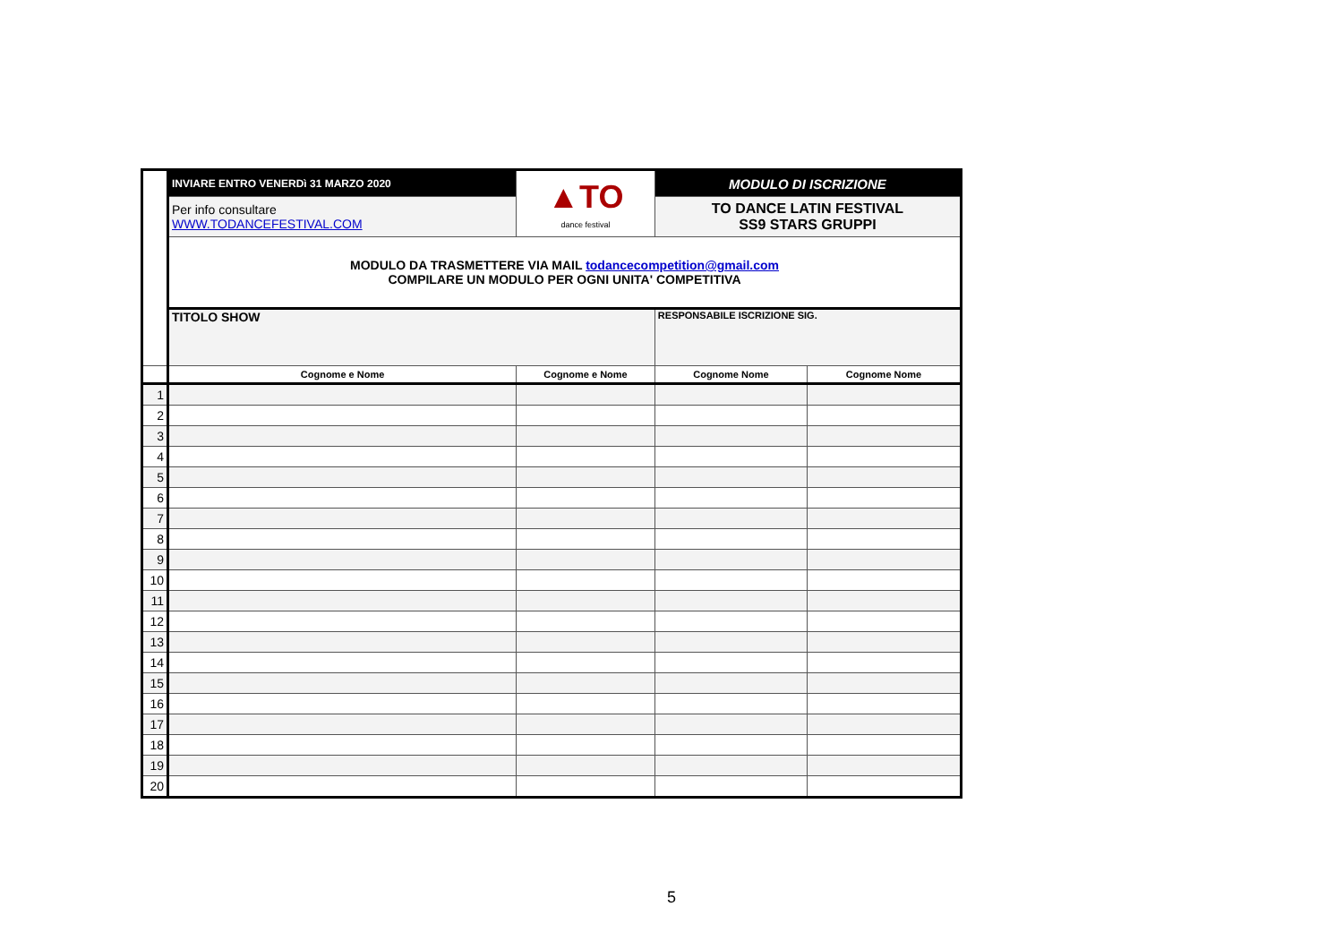| | INVIARE ENTRO VENERDì 31 MARZO 2020 | ▲TO dance festival | MODULO DI ISCRIZIONE | |
| | Per info consultare WWW.TODANCEFESTIVAL.COM | | TO DANCE LATIN FESTIVAL SS9 STARS GRUPPI | |
| | MODULO DA TRASMETTERE VIA MAIL todancecompetition@gmail.com COMPILARE UN MODULO PER OGNI UNITA' COMPETITIVA | | | |
| | TITOLO SHOW | | RESPONSABILE ISCRIZIONE SIG. | |
| | Cognome e Nome | Cognome e Nome | Cognome Nome | Cognome Nome |
| 1 | | | | |
| 2 | | | | |
| 3 | | | | |
| 4 | | | | |
| 5 | | | | |
| 6 | | | | |
| 7 | | | | |
| 8 | | | | |
| 9 | | | | |
| 10 | | | | |
| 11 | | | | |
| 12 | | | | |
| 13 | | | | |
| 14 | | | | |
| 15 | | | | |
| 16 | | | | |
| 17 | | | | |
| 18 | | | | |
| 19 | | | | |
| 20 | | | | |
5